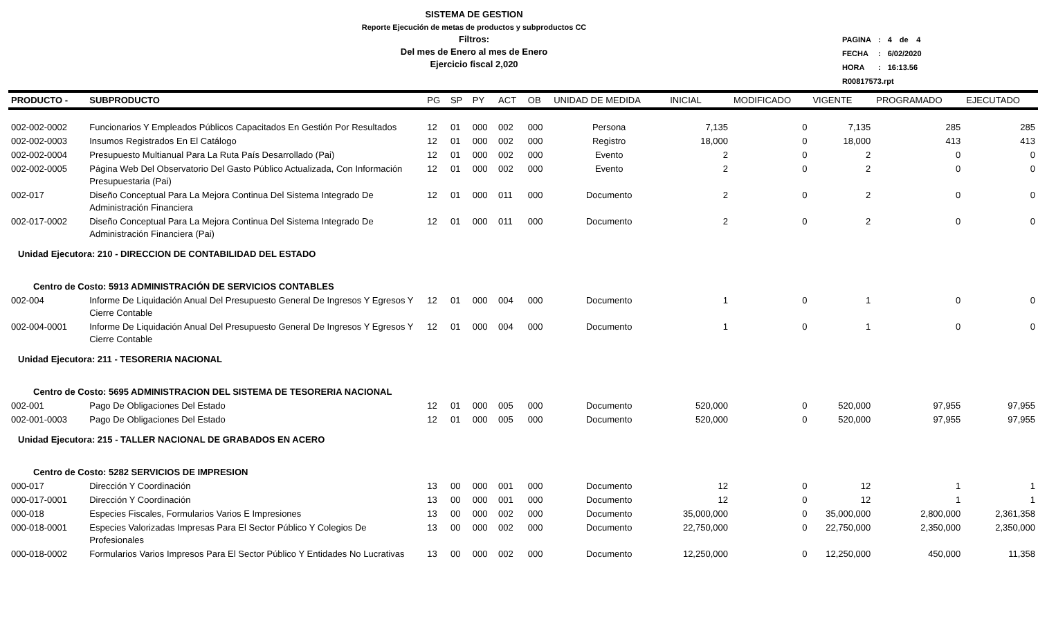SISTEMA DE GESTION
Reporte Ejecución de metas de productos y subproductos CC
Filtros:
Del mes de Enero al mes de Enero
Ejercicio fiscal 2,020
| PAGINA | : | 4 | de | 4 |
| FECHA | : | 6/02/2020 | | |
| HORA | : | 16:13.56 | | |
| R00817573.rpt | | | | |
| PRODUCTO - | SUBPRODUCTO | PG | SP | PY | ACT | OB | UNIDAD DE MEDIDA | INICIAL | MODIFICADO | VIGENTE | PROGRAMADO | EJECUTADO |
| --- | --- | --- | --- | --- | --- | --- | --- | --- | --- | --- | --- | --- |
| 002-002-0002 | Funcionarios Y Empleados Públicos Capacitados En Gestión Por Resultados | 12 | 01 | 000 | 002 | 000 | Persona | 7,135 | 0 | 7,135 | 285 | 285 |
| 002-002-0003 | Insumos Registrados En El Catálogo | 12 | 01 | 000 | 002 | 000 | Registro | 18,000 | 0 | 18,000 | 413 | 413 |
| 002-002-0004 | Presupuesto Multianual Para La Ruta País Desarrollado (Pai) | 12 | 01 | 000 | 002 | 000 | Evento | 2 | 0 | 2 | 0 | 0 |
| 002-002-0005 | Página Web Del Observatorio Del Gasto Público Actualizada, Con Información Presupuestaria (Pai) | 12 | 01 | 000 | 002 | 000 | Evento | 2 | 0 | 2 | 0 | 0 |
| 002-017 | Diseño Conceptual Para La Mejora Continua Del Sistema Integrado De Administración Financiera | 12 | 01 | 000 | 011 | 000 | Documento | 2 | 0 | 2 | 0 | 0 |
| 002-017-0002 | Diseño Conceptual Para La Mejora Continua Del Sistema Integrado De Administración Financiera (Pai) | 12 | 01 | 000 | 011 | 000 | Documento | 2 | 0 | 2 | 0 | 0 |
| Unidad Ejecutora: 210 - DIRECCION DE CONTABILIDAD DEL ESTADO | | | | | | | | | | | | |
| Centro de Costo: 5913 ADMINISTRACIÓN DE SERVICIOS CONTABLES | | | | | | | | | | | | |
| 002-004 | Informe De Liquidación Anual Del Presupuesto General De Ingresos Y Egresos Y Cierre Contable | 12 | 01 | 000 | 004 | 000 | Documento | 1 | 0 | 1 | 0 | 0 |
| 002-004-0001 | Informe De Liquidación Anual Del Presupuesto General De Ingresos Y Egresos Y Cierre Contable | 12 | 01 | 000 | 004 | 000 | Documento | 1 | 0 | 1 | 0 | 0 |
| Unidad Ejecutora: 211 - TESORERIA NACIONAL | | | | | | | | | | | | |
| Centro de Costo: 5695 ADMINISTRACION DEL SISTEMA DE TESORERIA NACIONAL | | | | | | | | | | | | |
| 002-001 | Pago De Obligaciones Del Estado | 12 | 01 | 000 | 005 | 000 | Documento | 520,000 | 0 | 520,000 | 97,955 | 97,955 |
| 002-001-0003 | Pago De Obligaciones Del Estado | 12 | 01 | 000 | 005 | 000 | Documento | 520,000 | 0 | 520,000 | 97,955 | 97,955 |
| Unidad Ejecutora: 215 - TALLER NACIONAL DE GRABADOS EN ACERO | | | | | | | | | | | | |
| Centro de Costo: 5282 SERVICIOS DE IMPRESION | | | | | | | | | | | | |
| 000-017 | Dirección Y Coordinación | 13 | 00 | 000 | 001 | 000 | Documento | 12 | 0 | 12 | 1 | 1 |
| 000-017-0001 | Dirección Y Coordinación | 13 | 00 | 000 | 001 | 000 | Documento | 12 | 0 | 12 | 1 | 1 |
| 000-018 | Especies Fiscales, Formularios Varios E Impresiones | 13 | 00 | 000 | 002 | 000 | Documento | 35,000,000 | 0 | 35,000,000 | 2,800,000 | 2,361,358 |
| 000-018-0001 | Especies Valorizadas Impresas Para El Sector Público Y Colegios De Profesionales | 13 | 00 | 000 | 002 | 000 | Documento | 22,750,000 | 0 | 22,750,000 | 2,350,000 | 2,350,000 |
| 000-018-0002 | Formularios Varios Impresos Para El Sector Público Y Entidades No Lucrativas | 13 | 00 | 000 | 002 | 000 | Documento | 12,250,000 | 0 | 12,250,000 | 450,000 | 11,358 |